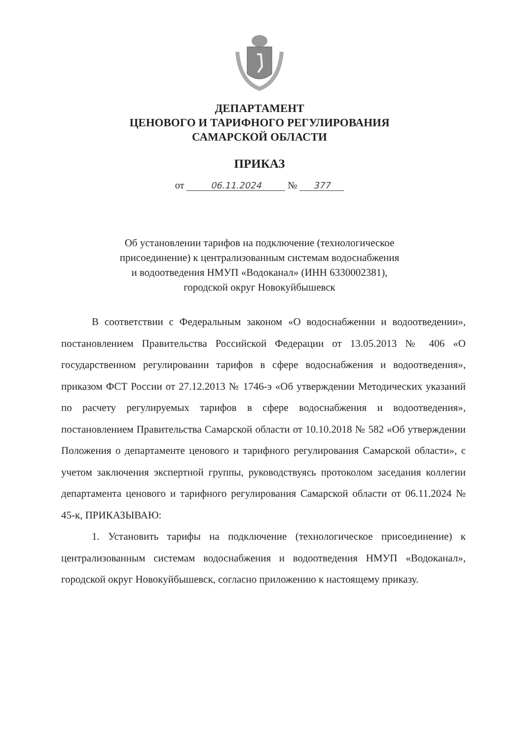ДЕПАРТАМЕНТ
ЦЕНОВОГО И ТАРИФНОГО РЕГУЛИРОВАНИЯ
САМАРСКОЙ ОБЛАСТИ
ПРИКАЗ
от 06.11.2024 № 377
Об установлении тарифов на подключение (технологическое
присоединение) к централизованным системам водоснабжения
и водоотведения НМУП «Водоканал» (ИНН 6330002381),
городской округ Новокуйбышевск
В соответствии с Федеральным законом «О водоснабжении и водоотведении», постановлением Правительства Российской Федерации от 13.05.2013 № 406 «О государственном регулировании тарифов в сфере водоснабжения и водоотведения», приказом ФСТ России от 27.12.2013 № 1746-э «Об утверждении Методических указаний по расчету регулируемых тарифов в сфере водоснабжения и водоотведения», постановлением Правительства Самарской области от 10.10.2018 № 582 «Об утверждении Положения о департаменте ценового и тарифного регулирования Самарской области», с учетом заключения экспертной группы, руководствуясь протоколом заседания коллегии департамента ценового и тарифного регулирования Самарской области от 06.11.2024 № 45-к, ПРИКАЗЫВАЮ:
1. Установить тарифы на подключение (технологическое присоединение) к централизованным системам водоснабжения и водоотведения НМУП «Водоканал», городской округ Новокуйбышевск, согласно приложению к настоящему приказу.